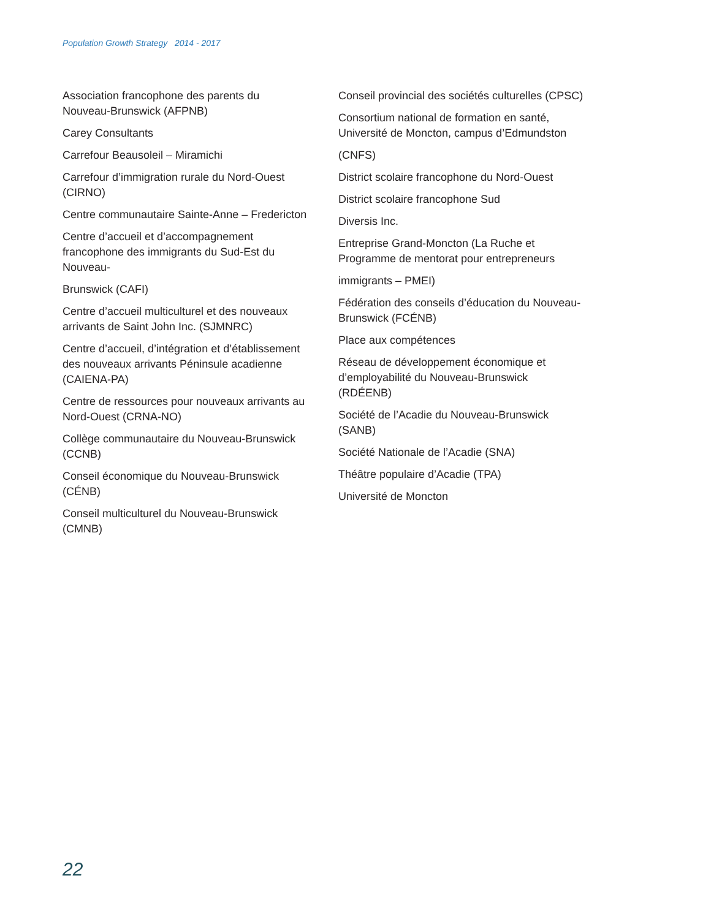Population Growth Strategy 2014 - 2017
Association francophone des parents du Nouveau-Brunswick (AFPNB)
Carey Consultants
Carrefour Beausoleil – Miramichi
Carrefour d’immigration rurale du Nord-Ouest (CIRNO)
Centre communautaire Sainte-Anne – Fredericton
Centre d’accueil et d’accompagnement francophone des immigrants du Sud-Est du Nouveau-
Brunswick (CAFI)
Centre d’accueil multiculturel et des nouveaux arrivants de Saint John Inc. (SJMNRC)
Centre d’accueil, d’intégration et d’établissement des nouveaux arrivants Péninsule acadienne (CAIENA-PA)
Centre de ressources pour nouveaux arrivants au Nord-Ouest (CRNA-NO)
Collège communautaire du Nouveau-Brunswick (CCNB)
Conseil économique du Nouveau-Brunswick (CÉNB)
Conseil multiculturel du Nouveau-Brunswick (CMNB)
Conseil provincial des sociétés culturelles (CPSC)
Consortium national de formation en santé, Université de Moncton, campus d’Edmundston
(CNFS)
District scolaire francophone du Nord-Ouest
District scolaire francophone Sud
Diversis Inc.
Entreprise Grand-Moncton (La Ruche et Programme de mentorat pour entrepreneurs
immigrants – PMEI)
Fédération des conseils d’éducation du Nouveau-Brunswick (FCÉNB)
Place aux compétences
Réseau de développement économique et d’employabilité du Nouveau-Brunswick (RDÉENB)
Société de l’Acadie du Nouveau-Brunswick (SANB)
Société Nationale de l’Acadie (SNA)
Théâtre populaire d’Acadie (TPA)
Université de Moncton
22